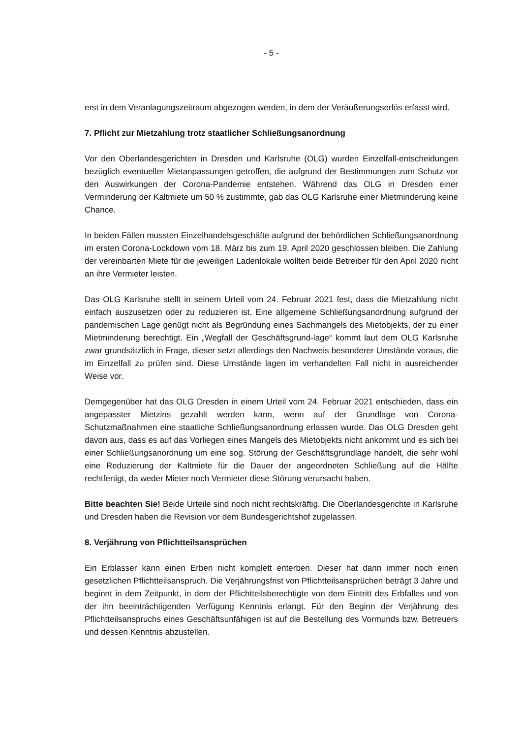- 5 -
erst in dem Veranlagungszeitraum abgezogen werden, in dem der Veräußerungserlös erfasst wird.
7. Pflicht zur Mietzahlung trotz staatlicher Schließungsanordnung
Vor den Oberlandesgerichten in Dresden und Karlsruhe (OLG) wurden Einzelfall-entscheidungen bezüglich eventueller Mietanpassungen getroffen, die aufgrund der Bestimmungen zum Schutz vor den Auswirkungen der Corona-Pandemie entstehen. Während das OLG in Dresden einer Verminderung der Kaltmiete um 50 % zustimmte, gab das OLG Karlsruhe einer Mietminderung keine Chance.
In beiden Fällen mussten Einzelhandelsgeschäfte aufgrund der behördlichen Schließungsanordnung im ersten Corona-Lockdown vom 18. März bis zum 19. April 2020 geschlossen bleiben. Die Zahlung der vereinbarten Miete für die jeweiligen Ladenlokale wollten beide Betreiber für den April 2020 nicht an ihre Vermieter leisten.
Das OLG Karlsruhe stellt in seinem Urteil vom 24. Februar 2021 fest, dass die Mietzahlung nicht einfach auszusetzen oder zu reduzieren ist. Eine allgemeine Schließungsanordnung aufgrund der pandemischen Lage genügt nicht als Begründung eines Sachmangels des Mietobjekts, der zu einer Mietminderung berechtigt. Ein „Wegfall der Geschäftsgrund-lage“ kommt laut dem OLG Karlsruhe zwar grundsätzlich in Frage, dieser setzt allerdings den Nachweis besonderer Umstände voraus, die im Einzelfall zu prüfen sind. Diese Umstände lagen im verhandelten Fall nicht in ausreichender Weise vor.
Demgegenüber hat das OLG Dresden in einem Urteil vom 24. Februar 2021 entschieden, dass ein angepasster Mietzins gezahlt werden kann, wenn auf der Grundlage von Corona-Schutzmaßnahmen eine staatliche Schließungsanordnung erlassen wurde. Das OLG Dresden geht davon aus, dass es auf das Vorliegen eines Mangels des Mietobjekts nicht ankommt und es sich bei einer Schließungsanordnung um eine sog. Störung der Geschäftsgrundlage handelt, die sehr wohl eine Reduzierung der Kaltmiete für die Dauer der angeordneten Schließung auf die Hälfte rechtfertigt, da weder Mieter noch Vermieter diese Störung verursacht haben.
Bitte beachten Sie! Beide Urteile sind noch nicht rechtskräftig. Die Oberlandesgerichte in Karlsruhe und Dresden haben die Revision vor dem Bundesgerichtshof zugelassen.
8. Verjährung von Pflichtteilsansprüchen
Ein Erblasser kann einen Erben nicht komplett enterben. Dieser hat dann immer noch einen gesetzlichen Pflichtteilsanspruch. Die Verjährungsfrist von Pflichtteilsansprüchen beträgt 3 Jahre und beginnt in dem Zeitpunkt, in dem der Pflichtteilsberechtigte von dem Eintritt des Erbfalles und von der ihn beeinträchtigenden Verfügung Kenntnis erlangt. Für den Beginn der Verjährung des Pflichtteilsanspruchs eines Geschäftsunfähigen ist auf die Bestellung des Vormunds bzw. Betreuers und dessen Kenntnis abzustellen.